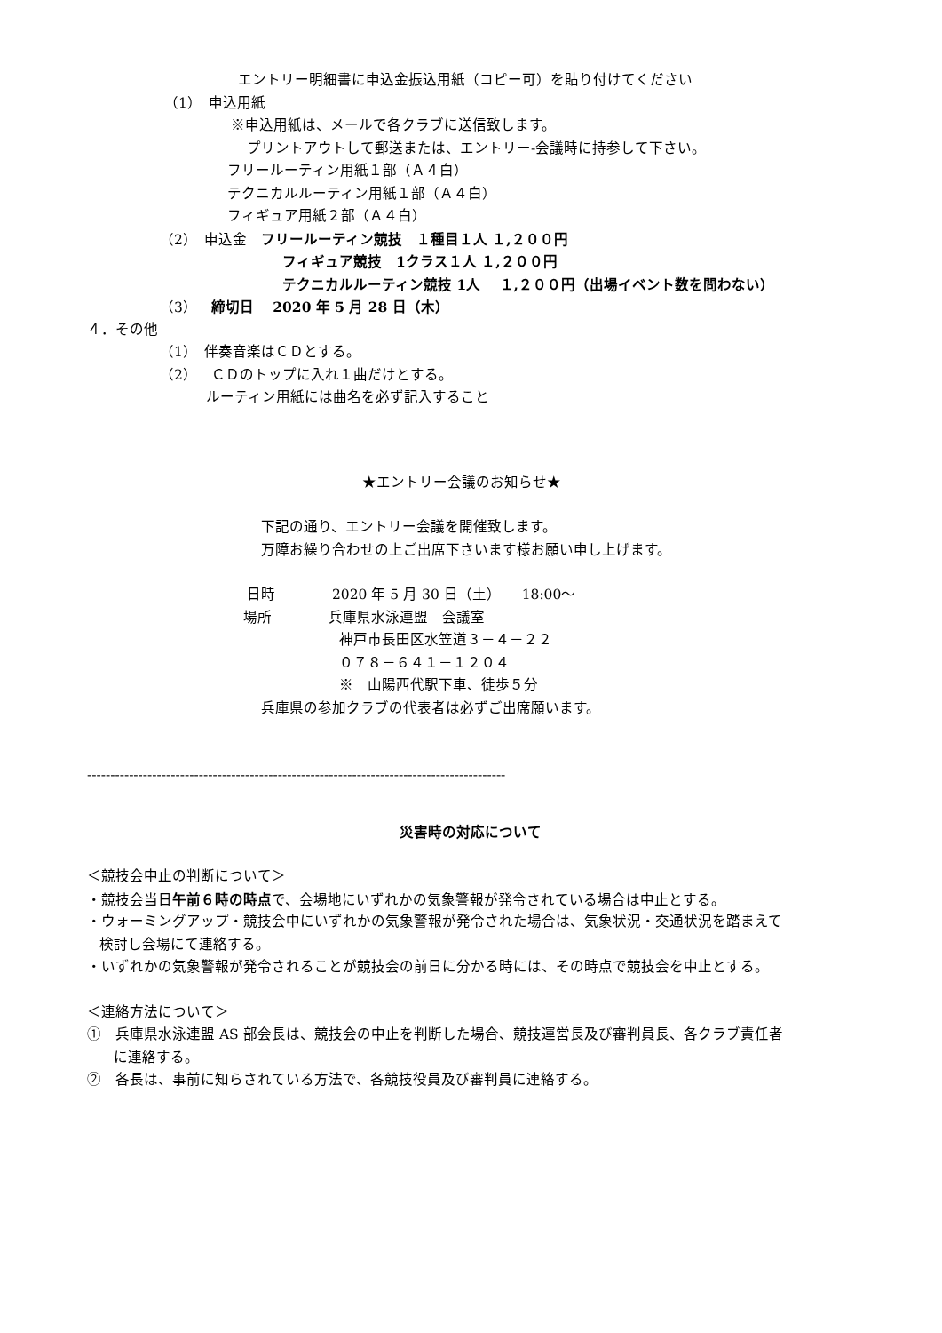エントリー明細書に申込金振込用紙（コピー可）を貼り付けてください
（1）　申込用紙
※申込用紙は、メールで各クラブに送信致します。
プリントアウトして郵送または、エントリー-会議時に持参して下さい。
フリールーティン用紙１部（Ａ４白）
テクニカルルーティン用紙１部（Ａ４白）
フィギュア用紙２部（Ａ４白）
（2）　申込金　フリールーティン競技　１種目１人 １,２００円
フィギュア競技　1クラス１人 １,２００円
テクニカルルーティン競技 1人　 １,２００円（出場イベント数を問わない）
（3）　締切日　 2020 年 5 月 28 日（木）
４．その他
（1）　伴奏音楽はＣＤとする。
（2）　ＣＤのトップに入れ１曲だけとする。
ルーティン用紙には曲名を必ず記入すること
★エントリー会議のお知らせ★
下記の通り、エントリー会議を開催致します。
万障お繰り合わせの上ご出席下さいます様お願い申し上げます。
日時　　　　2020 年 5 月 30 日（土）　　18:00～
場所　　　　兵庫県水泳連盟　会議室
神戸市長田区水笠道３－４－２２
０７８－６４１－１２０４
※　山陽西代駅下車、徒歩５分
兵庫県の参加クラブの代表者は必ずご出席願います。
------------------------------------------------------------------------------------------
災害時の対応について
＜競技会中止の判断について＞
・競技会当日午前６時の時点で、会場地にいずれかの気象警報が発令されている場合は中止とする。
・ウォーミングアップ・競技会中にいずれかの気象警報が発令された場合は、気象状況・交通状況を踏まえて
検討し会場にて連絡する。
・いずれかの気象警報が発令されることが競技会の前日に分かる時には、その時点で競技会を中止とする。
＜連絡方法について＞
①　兵庫県水泳連盟 AS 部会長は、競技会の中止を判断した場合、競技運営長及び審判員長、各クラブ責任者
に連絡する。
②　各長は、事前に知らされている方法で、各競技役員及び審判員に連絡する。